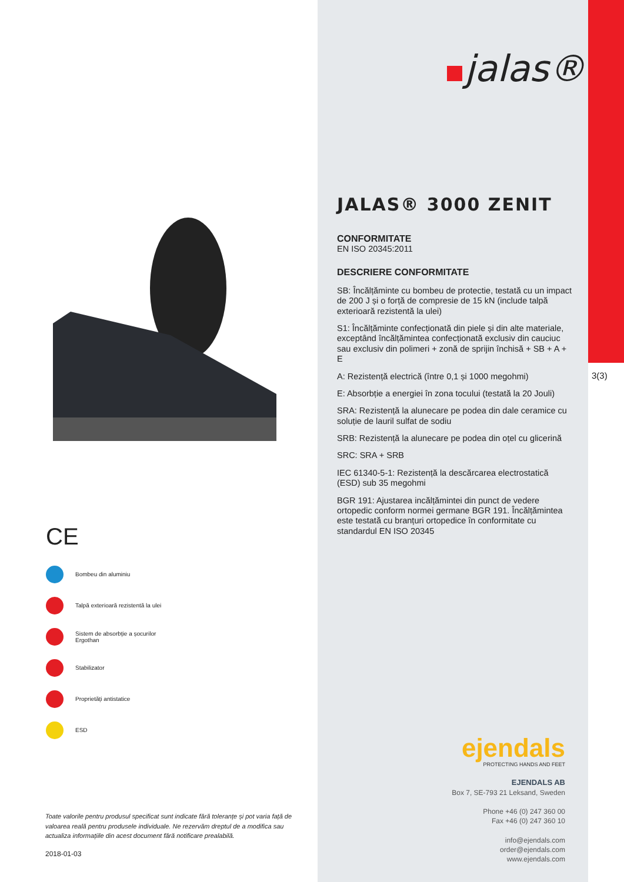3(3)
jalas®
CE
Bombeu din aluminiu
Talpă exterioară rezistentă la ulei
Sistem de absorbție a șocurilor
Ergothan
Stabilizator
Proprietăți antistatice
ESD
JALAS® 3000 ZENIT
CONFORMITATE
EN ISO 20345:2011
DESCRIERE CONFORMITATE
SB: Încălțăminte cu bombeu de protectie, testată cu un impact de 200 J și o forță de compresie de 15 kN (include talpă exterioară rezistentă la ulei)
S1: Încălțăminte confecționată din piele și din alte materiale, exceptând încălțămintea confecționată exclusiv din cauciuc sau exclusiv din polimeri + zonă de sprijin închisă + SB + A + E
A: Rezistență electrică (între 0,1 și 1000 megohmi)
E: Absorbție a energiei în zona tocului (testată la 20 Jouli)
SRA: Rezistență la alunecare pe podea din dale ceramice cu soluție de lauril sulfat de sodiu
SRB: Rezistență la alunecare pe podea din oțel cu glicerină
SRC: SRA + SRB
IEC 61340-5-1: Rezistență la descărcarea electrostatică (ESD) sub 35 megohmi
BGR 191: Ajustarea incălțămintei din punct de vedere ortopedic conform normei germane BGR 191. Încălțămintea este testată cu branțuri ortopedice în conformitate cu standardul EN ISO 20345
Toate valorile pentru produsul specificat sunt indicate fără toleranțe și pot varia față de valoarea reală pentru produsele individuale. Ne rezervăm dreptul de a modifica sau actualiza informațiile din acest document fără notificare prealabilă.
2018-01-03
ejendals
PROTECTING HANDS AND FEET
EJENDALS AB
Box 7, SE-793 21 Leksand, Sweden
Phone +46 (0) 247 360 00
Fax +46 (0) 247 360 10
info@ejendals.com
order@ejendals.com
www.ejendals.com